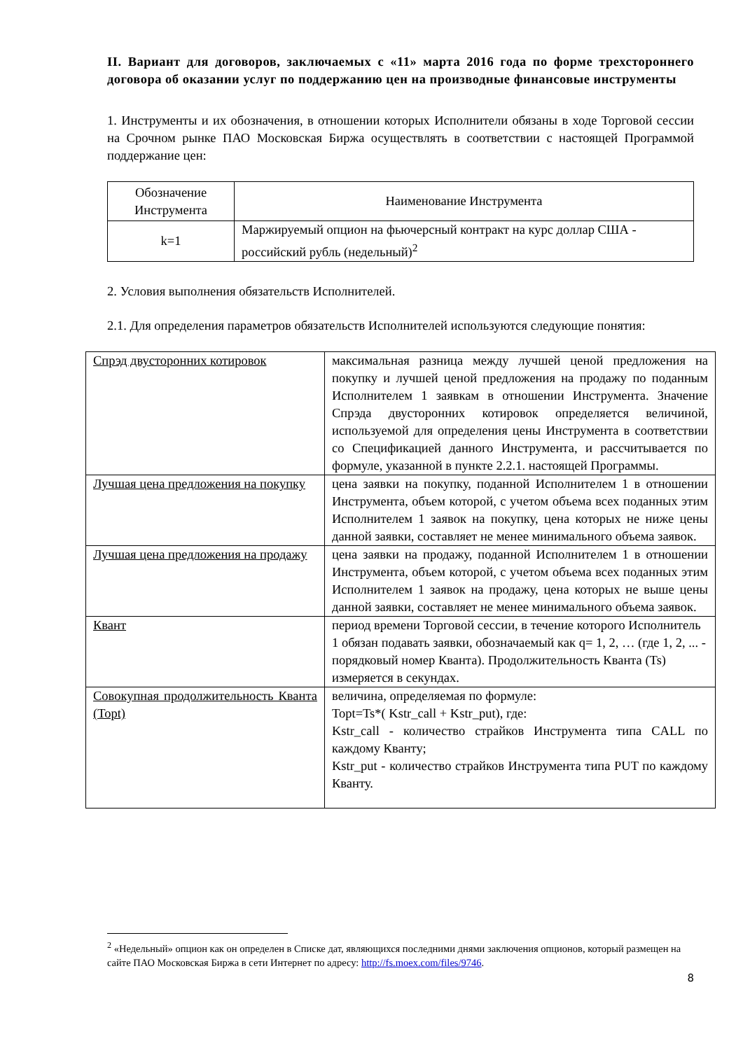II. Вариант для договоров, заключаемых с «11» марта 2016 года по форме трехстороннего договора об оказании услуг по поддержанию цен на производные финансовые инструменты
1. Инструменты и их обозначения, в отношении которых Исполнители обязаны в ходе Торговой сессии на Срочном рынке ПАО Московская Биржа осуществлять в соответствии с настоящей Программой поддержание цен:
| Обозначение Инструмента | Наименование Инструмента |
| k=1 | Маржируемый опцион на фьючерсный контракт на курс доллар США - российский рубль (недельный)<sup>2</sup> |
2. Условия выполнения обязательств Исполнителей.
2.1. Для определения параметров обязательств Исполнителей используются следующие понятия:
| Спрэд двусторонних котировок | максимальная разница между лучшей ценой предложения на покупку и лучшей ценой предложения на продажу по поданным Исполнителем 1 заявкам в отношении Инструмента. Значение Спрэда двусторонних котировок определяется величиной, используемой для определения цены Инструмента в соответствии со Спецификацией данного Инструмента, и рассчитывается по формуле, указанной в пункте 2.2.1. настоящей Программы. |
| Лучшая цена предложения на покупку | цена заявки на покупку, поданной Исполнителем 1 в отношении Инструмента, объем которой, с учетом объема всех поданных этим Исполнителем 1 заявок на покупку, цена которых не ниже цены данной заявки, составляет не менее минимального объема заявок. |
| Лучшая цена предложения на продажу | цена заявки на продажу, поданной Исполнителем 1 в отношении Инструмента, объем которой, с учетом объема всех поданных этим Исполнителем 1 заявок на продажу, цена которых не выше цены данной заявки, составляет не менее минимального объема заявок. |
| Квант | период времени Торговой сессии, в течение которого Исполнитель 1 обязан подавать заявки, обозначаемый как q= 1, 2, … (где 1, 2, ... - порядковый номер Кванта). Продолжительность Кванта (Ts) измеряется в секундах. |
| Совокупная продолжительность Кванта (Topt) | величина, определяемая по формуле: Topt=Ts*( Kstr_call + Kstr_put), где: Kstr_call - количество страйков Инструмента типа CALL по каждому Кванту; Kstr_put - количество страйков Инструмента типа PUT по каждому Кванту. |
<sup>2</sup> «Недельный» опцион как он определен в Списке дат, являющихся последними днями заключения опционов, который размещен на сайте ПАО Московская Биржа в сети Интернет по адресу: http://fs.moex.com/files/9746.
8